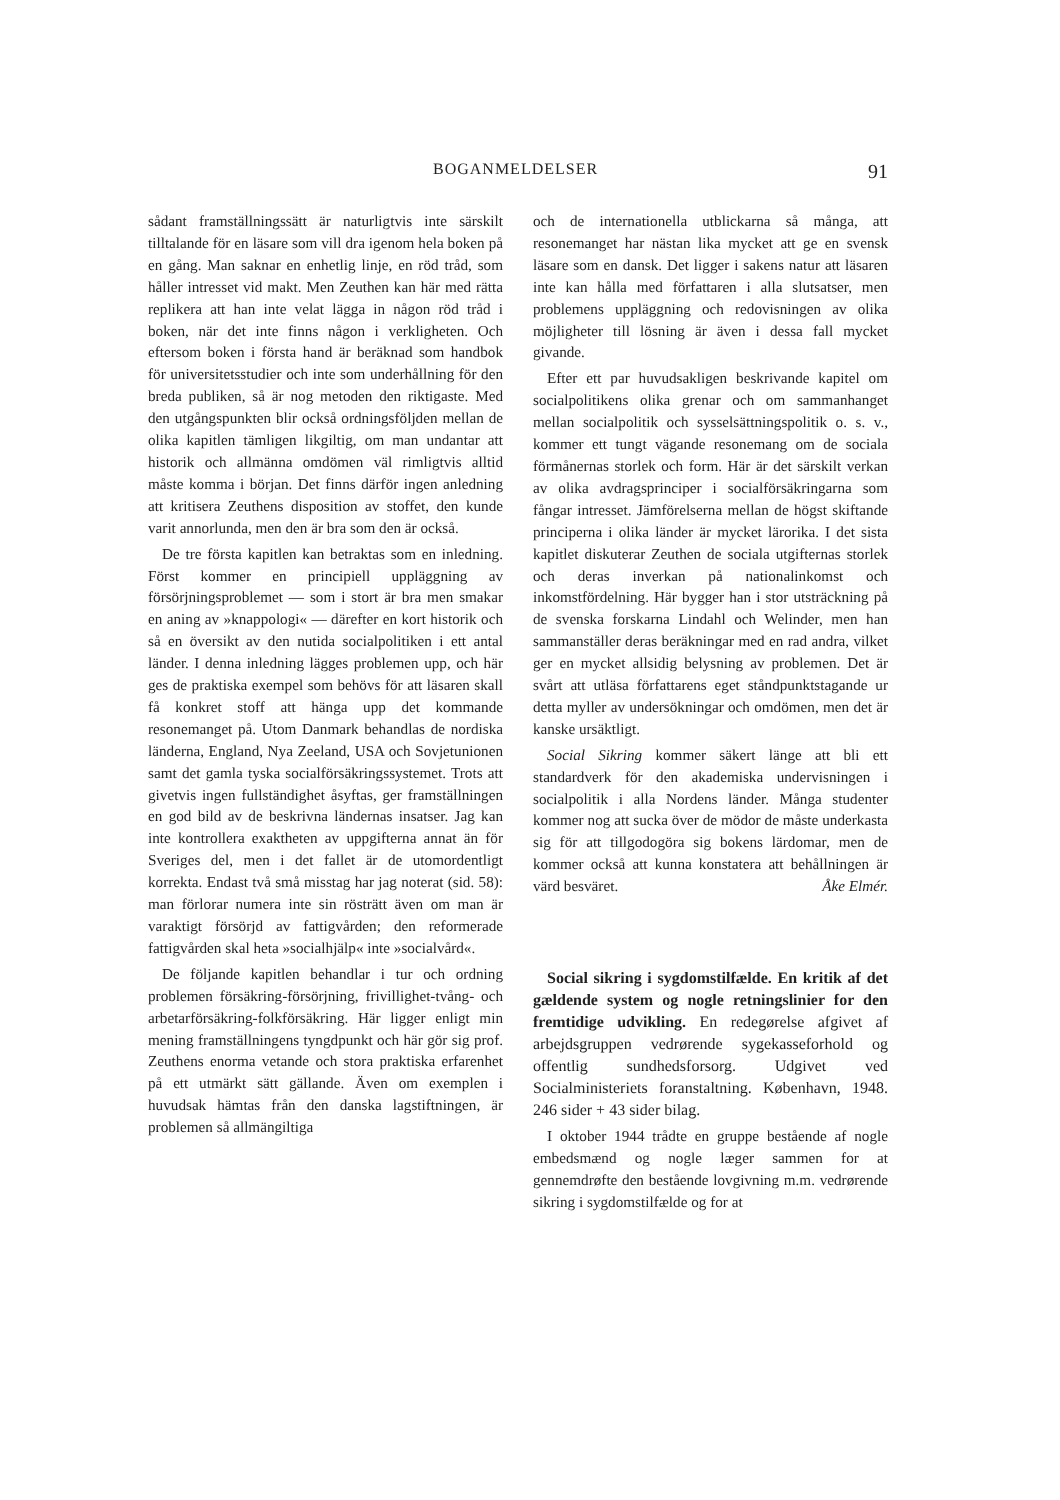BOGANMELDELSER 91
sådant framställningssätt är naturligtvis inte särskilt tilltalande för en läsare som vill dra igenom hela boken på en gång. Man saknar en enhetlig linje, en röd tråd, som håller intresset vid makt. Men Zeuthen kan här med rätta replikera att han inte velat lägga in någon röd tråd i boken, när det inte finns någon i verkligheten. Och eftersom boken i första hand är beräknad som handbok för universitetsstudier och inte som underhållning för den breda publiken, så är nog metoden den riktigaste. Med den utgångspunkten blir också ordningsföljden mellan de olika kapitlen tämligen likgiltig, om man undantar att historik och allmänna omdömen väl rimligtvis alltid måste komma i början. Det finns därför ingen anledning att kritisera Zeuthens disposition av stoffet, den kunde varit annorlunda, men den är bra som den är också.
De tre första kapitlen kan betraktas som en inledning. Först kommer en principiell uppläggning av försörjningsproblemet — som i stort är bra men smakar en aning av »knappologi« — därefter en kort historik och så en översikt av den nutida socialpolitiken i ett antal länder. I denna inledning lägges problemen upp, och här ges de praktiska exempel som behövs för att läsaren skall få konkret stoff att hänga upp det kommande resonemanget på. Utom Danmark behandlas de nordiska länderna, England, Nya Zeeland, USA och Sovjetunionen samt det gamla tyska socialförsäkringssystemet. Trots att givetvis ingen fullständighet åsyftas, ger framställningen en god bild av de beskrivna ländernas insatser. Jag kan inte kontrollera exaktheten av uppgifterna annat än för Sveriges del, men i det fallet är de utomordentligt korrekta. Endast två små misstag har jag noterat (sid. 58): man förlorar numera inte sin rösträtt även om man är varaktigt försörjd av fattigvården; den reformerade fattigvården skal heta »socialhjälp« inte »socialvård«.
De följande kapitlen behandlar i tur och ordning problemen försäkring-försörjning, frivillighet-tvång- och arbetarförsäkring-folkförsäkring. Här ligger enligt min mening framställningens tyngdpunkt och här gör sig prof. Zeuthens enorma vetande och stora praktiska erfarenhet på ett utmärkt sätt gällande. Även om exemplen i huvudsak hämtas från den danska lagstiftningen, är problemen så allmängiltiga
och de internationella utblickarna så många, att resonemanget har nästan lika mycket att ge en svensk läsare som en dansk. Det ligger i sakens natur att läsaren inte kan hålla med författaren i alla slutsatser, men problemens uppläggning och redovisningen av olika möjligheter till lösning är även i dessa fall mycket givande.
Efter ett par huvudsakligen beskrivande kapitel om socialpolitikens olika grenar och om sammanhanget mellan socialpolitik och sysselsättningspolitik o. s. v., kommer ett tungt vägande resonemang om de sociala förmånernas storlek och form. Här är det särskilt verkan av olika avdragsprinciper i socialförsäkringarna som fångar intresset. Jämförelserna mellan de högst skiftande principerna i olika länder är mycket lärorika. I det sista kapitlet diskuterar Zeuthen de sociala utgifternas storlek och deras inverkan på nationalinkomst och inkomstfördelning. Här bygger han i stor utsträckning på de svenska forskarna Lindahl och Welinder, men han sammanställer deras beräkningar med en rad andra, vilket ger en mycket allsidig belysning av problemen. Det är svårt att utläsa författarens eget ståndpunktstagande ur detta myller av undersökningar och omdömen, men det är kanske ursäktligt.
Social Sikring kommer säkert länge att bli ett standardverk för den akademiska undervisningen i socialpolitik i alla Nordens länder. Många studenter kommer nog att sucka över de mödor de måste underkasta sig för att tillgodogöra sig bokens lärdomar, men de kommer också att kunna konstatera att behållningen är värd besväret. Åke Elmér.
Social sikring i sygdomstilfælde. En kritik af det gældende system og nogle retningslinier for den fremtidige udvikling. En redegørelse afgivet af arbejdsgruppen vedrørende sygekasseforhold og offentlig sundhedsforsorg. Udgivet ved Socialministeriets foranstaltning. København, 1948. 246 sider + 43 sider bilag.
I oktober 1944 trådte en gruppe bestående af nogle embedsmænd og nogle læger sammen for at gennemdrøfte den bestående lovgivning m.m. vedrørende sikring i sygdomstilfælde og for at